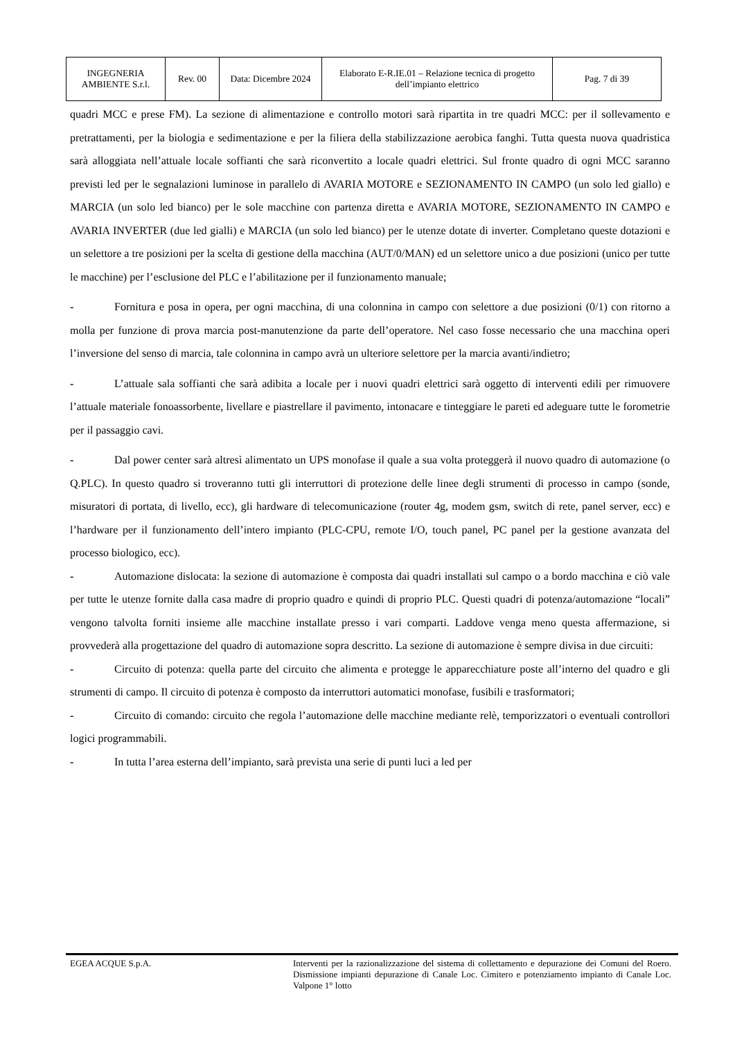| INGEGNERIA AMBIENTE S.r.l. | Rev. 00 | Data: Dicembre 2024 | Elaborato E-R.IE.01 – Relazione tecnica di progetto dell’impianto elettrico | Pag. 7 di 39 |
quadri MCC e prese FM). La sezione di alimentazione e controllo motori sarà ripartita in tre quadri MCC: per il sollevamento e pretrattamenti, per la biologia e sedimentazione e per la filiera della stabilizzazione aerobica fanghi. Tutta questa nuova quadristica sarà alloggiata nell’attuale locale soffianti che sarà riconvertito a locale quadri elettrici. Sul fronte quadro di ogni MCC saranno previsti led per le segnalazioni luminose in parallelo di AVARIA MOTORE e SEZIONAMENTO IN CAMPO (un solo led giallo) e MARCIA (un solo led bianco) per le sole macchine con partenza diretta e AVARIA MOTORE, SEZIONAMENTO IN CAMPO e AVARIA INVERTER (due led gialli) e MARCIA (un solo led bianco) per le utenze dotate di inverter. Completano queste dotazioni e un selettore a tre posizioni per la scelta di gestione della macchina (AUT/0/MAN) ed un selettore unico a due posizioni (unico per tutte le macchine) per l’esclusione del PLC e l’abilitazione per il funzionamento manuale;
- Fornitura e posa in opera, per ogni macchina, di una colonnina in campo con selettore a due posizioni (0/1) con ritorno a molla per funzione di prova marcia post-manutenzione da parte dell’operatore. Nel caso fosse necessario che una macchina operi l’inversione del senso di marcia, tale colonnina in campo avrà un ulteriore selettore per la marcia avanti/indietro;
- L’attuale sala soffianti che sarà adibita a locale per i nuovi quadri elettrici sarà oggetto di interventi edili per rimuovere l’attuale materiale fonoassorbente, livellare e piastrellare il pavimento, intonacare e tinteggiare le pareti ed adeguare tutte le forometrie per il passaggio cavi.
- Dal power center sarà altresì alimentato un UPS monofase il quale a sua volta proteggerà il nuovo quadro di automazione (o Q.PLC). In questo quadro si troveranno tutti gli interruttori di protezione delle linee degli strumenti di processo in campo (sonde, misuratori di portata, di livello, ecc), gli hardware di telecomunicazione (router 4g, modem gsm, switch di rete, panel server, ecc) e l’hardware per il funzionamento dell’intero impianto (PLC-CPU, remote I/O, touch panel, PC panel per la gestione avanzata del processo biologico, ecc).
- Automazione dislocata: la sezione di automazione è composta dai quadri installati sul campo o a bordo macchina e ciò vale per tutte le utenze fornite dalla casa madre di proprio quadro e quindi di proprio PLC. Questi quadri di potenza/automazione “locali” vengono talvolta forniti insieme alle macchine installate presso i vari comparti. Laddove venga meno questa affermazione, si provvederà alla progettazione del quadro di automazione sopra descritto. La sezione di automazione è sempre divisa in due circuiti:
- Circuito di potenza: quella parte del circuito che alimenta e protegge le apparecchiature poste all’interno del quadro e gli strumenti di campo. Il circuito di potenza è composto da interruttori automatici monofase, fusibili e trasformatori;
- Circuito di comando: circuito che regola l’automazione delle macchine mediante relè, temporizzatori o eventuali controllori logici programmabili.
- In tutta l’area esterna dell’impianto, sarà prevista una serie di punti luci a led per
EGEA ACQUE S.p.A. Interventi per la razionalizzazione del sistema di collettamento e depurazione dei Comuni del Roero. Dismissione impianti depurazione di Canale Loc. Cimitero e potenziamento impianto di Canale Loc. Valpone 1° lotto